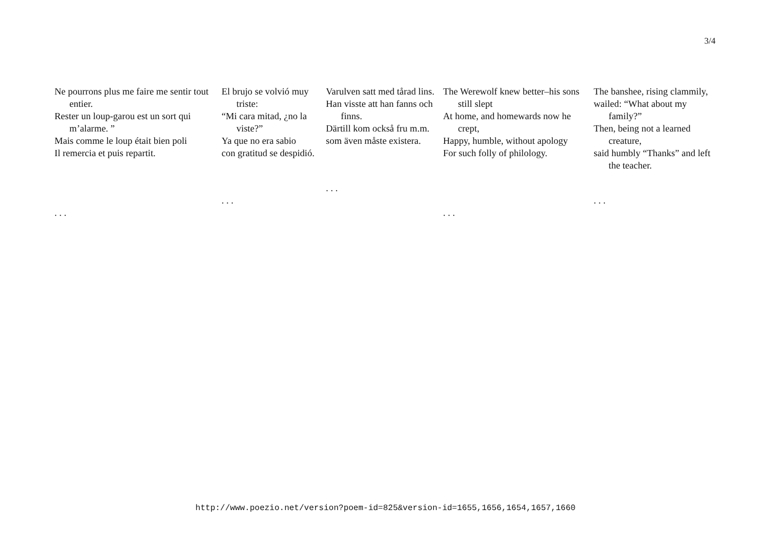3/4
Ne pourrons plus me faire me sentir tout entier.
Rester un loup-garou est un sort qui m’alarme. ”
Mais comme le loup était bien poli
Il remercia et puis repartit.
. . .
El brujo se volvió muy triste:
“Mi cara mitad, ¿no la viste?”
Ya que no era sabio
con gratitud se despidió.
. . .
Varulven satt med tårad lins.
Han visste att han fanns och finns.
Därtill kom också fru m.m.
som även måste existera.
. . .
The Werewolf knew better–his sons still slept
At home, and homewards now he crept,
Happy, humble, without apology
For such folly of philology.
. . .
The banshee, rising clammily,
wailed: “What about my family?”
Then, being not a learned creature,
said humbly “Thanks” and left the teacher.
. . .
http://www.poezio.net/version?poem-id=825&version-id=1655,1656,1654,1657,1660